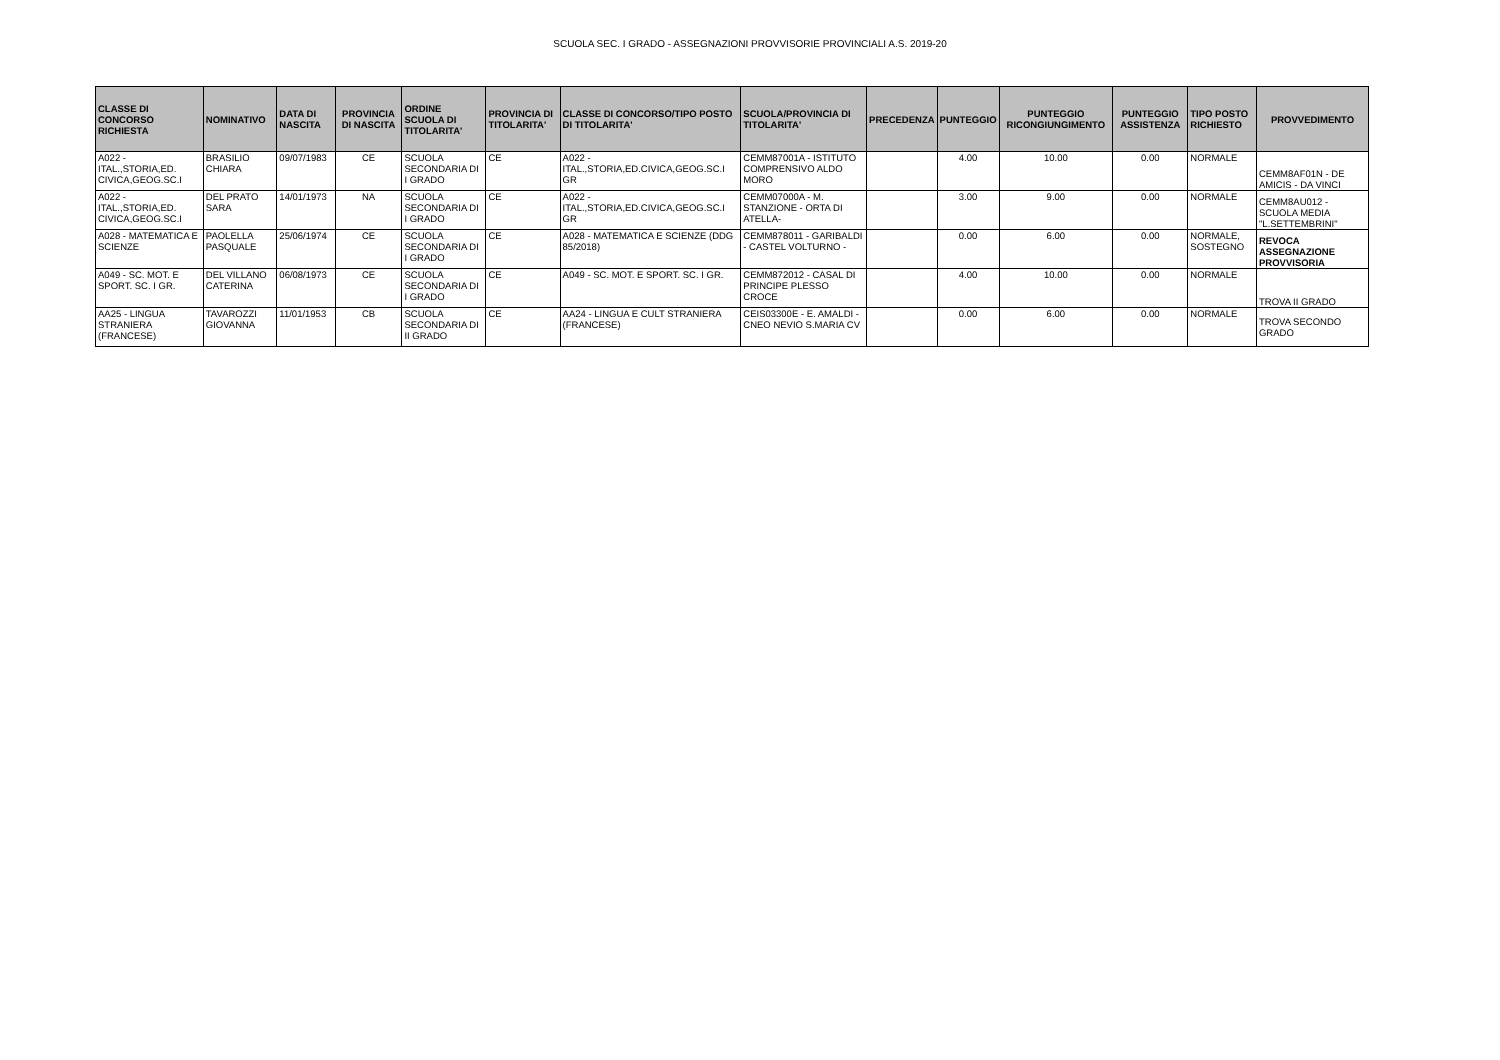SCUOLA SEC. I GRADO - ASSEGNAZIONI PROVVISORIE PROVINCIALI A.S. 2019-20
| CLASSE DI CONCORSO RICHIESTA | NOMINATIVO | DATA DI NASCITA | PROVINCIA DI NASCITA | ORDINE SCUOLA DI TITOLARITA' | PROVINCIA DI TITOLARITA' | CLASSE DI CONCORSO/TIPO POSTO DI TITOLARITA' | SCUOLA/PROVINCIA DI TITOLARITA' | PRECEDENZA | PUNTEGGIO | PUNTEGGIO RICONGIUNGIMENTO | PUNTEGGIO ASSISTENZA | TIPO POSTO RICHIESTO | PROVVEDIMENTO |
| --- | --- | --- | --- | --- | --- | --- | --- | --- | --- | --- | --- | --- | --- |
| A022 - ITAL.,STORIA,ED. CIVICA,GEOG.SC.I | BRASILIO CHIARA | 09/07/1983 | CE | SCUOLA SECONDARIA DI I GRADO | CE | A022 - ITAL.,STORIA,ED.CIVICA,GEOG.SC.I GR | CEMM87001A - ISTITUTO COMPRENSIVO ALDO MORO | | 4.00 | 10.00 | 0.00 | NORMALE | CEMM8AF01N - DE AMICIS - DA VINCI |
| A022 - ITAL.,STORIA,ED. CIVICA,GEOG.SC.I | DEL PRATO SARA | 14/01/1973 | NA | SCUOLA SECONDARIA DI I GRADO | CE | A022 - ITAL.,STORIA,ED.CIVICA,GEOG.SC.I GR | CEMM07000A - M. STANZIONE - ORTA DI ATELLA- | | 3.00 | 9.00 | 0.00 | NORMALE | CEMM8AU012 - SCUOLA MEDIA "L.SETTEMBRINI" |
| A028 - MATEMATICA E SCIENZE | PAOLELLA PASQUALE | 25/06/1974 | CE | SCUOLA SECONDARIA DI I GRADO | CE | A028 - MATEMATICA E SCIENZE (DDG 85/2018) | CEMM878011 - GARIBALDI - CASTEL VOLTURNO - | | 0.00 | 6.00 | 0.00 | NORMALE, SOSTEGNO | REVOCA ASSEGNAZIONE PROVVISORIA |
| A049 - SC. MOT. E SPORT. SC. I GR. | DEL VILLANO CATERINA | 06/08/1973 | CE | SCUOLA SECONDARIA DI I GRADO | CE | A049 - SC. MOT. E SPORT. SC. I GR. | CEMM872012 - CASAL DI PRINCIPE PLESSO CROCE | | 4.00 | 10.00 | 0.00 | NORMALE | TROVA II GRADO |
| AA25 - LINGUA STRANIERA (FRANCESE) | TAVAROZZI GIOVANNA | 11/01/1953 | CB | SCUOLA SECONDARIA DI II GRADO | CE | AA24 - LINGUA E CULT STRANIERA (FRANCESE) | CEIS03300E - E. AMALDI - CNEO NEVIO S.MARIA CV | | 0.00 | 6.00 | 0.00 | NORMALE | TROVA SECONDO GRADO |